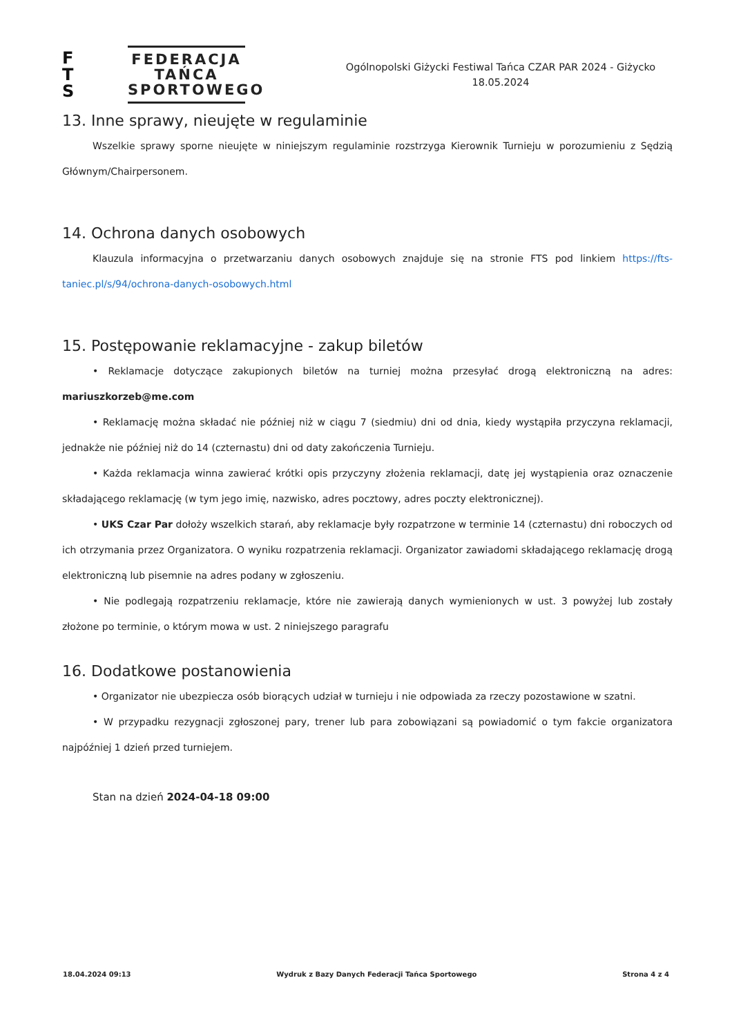F
T
S
FEDERACJA
TAŃCA
SPORTOWEGO
Ogólnopolski Giżycki Festiwal Tańca CZAR PAR 2024 - Giżycko
18.05.2024
13. Inne sprawy, nieujęte w regulaminie
Wszelkie sprawy sporne nieujęte w niniejszym regulaminie rozstrzyga Kierownik Turnieju w porozumieniu z Sędzią Głównym/Chairpersonem.
14. Ochrona danych osobowych
Klauzula informacyjna o przetwarzaniu danych osobowych znajduje się na stronie FTS pod linkiem https://fts-taniec.pl/s/94/ochrona-danych-osobowych.html
15. Postępowanie reklamacyjne - zakup biletów
• Reklamacje dotyczące zakupionych biletów na turniej można przesyłać drogą elektroniczną na adres: mariuszkorzeb@me.com
• Reklamację można składać nie później niż w ciągu 7 (siedmiu) dni od dnia, kiedy wystąpiła przyczyna reklamacji, jednakże nie później niż do 14 (czternastu) dni od daty zakończenia Turnieju.
• Każda reklamacja winna zawierać krótki opis przyczyny złożenia reklamacji, datę jej wystąpienia oraz oznaczenie składającego reklamację (w tym jego imię, nazwisko, adres pocztowy, adres poczty elektronicznej).
• UKS Czar Par dołoży wszelkich starań, aby reklamacje były rozpatrzone w terminie 14 (czternastu) dni roboczych od ich otrzymania przez Organizatora. O wyniku rozpatrzenia reklamacji. Organizator zawiadomi składającego reklamację drogą elektroniczną lub pisemnie na adres podany w zgłoszeniu.
• Nie podlegają rozpatrzeniu reklamacje, które nie zawierają danych wymienionych w ust. 3 powyżej lub zostały złożone po terminie, o którym mowa w ust. 2 niniejszego paragrafu
16. Dodatkowe postanowienia
• Organizator nie ubezpiecza osób biorących udział w turnieju i nie odpowiada za rzeczy pozostawione w szatni.
• W przypadku rezygnacji zgłoszonej pary, trener lub para zobowiązani są powiadomić o tym fakcie organizatora najpóźniej 1 dzień przed turniejem.
Stan na dzień 2024-04-18 09:00
18.04.2024 09:13 Wydruk z Bazy Danych Federacji Tańca Sportowego Strona 4 z 4